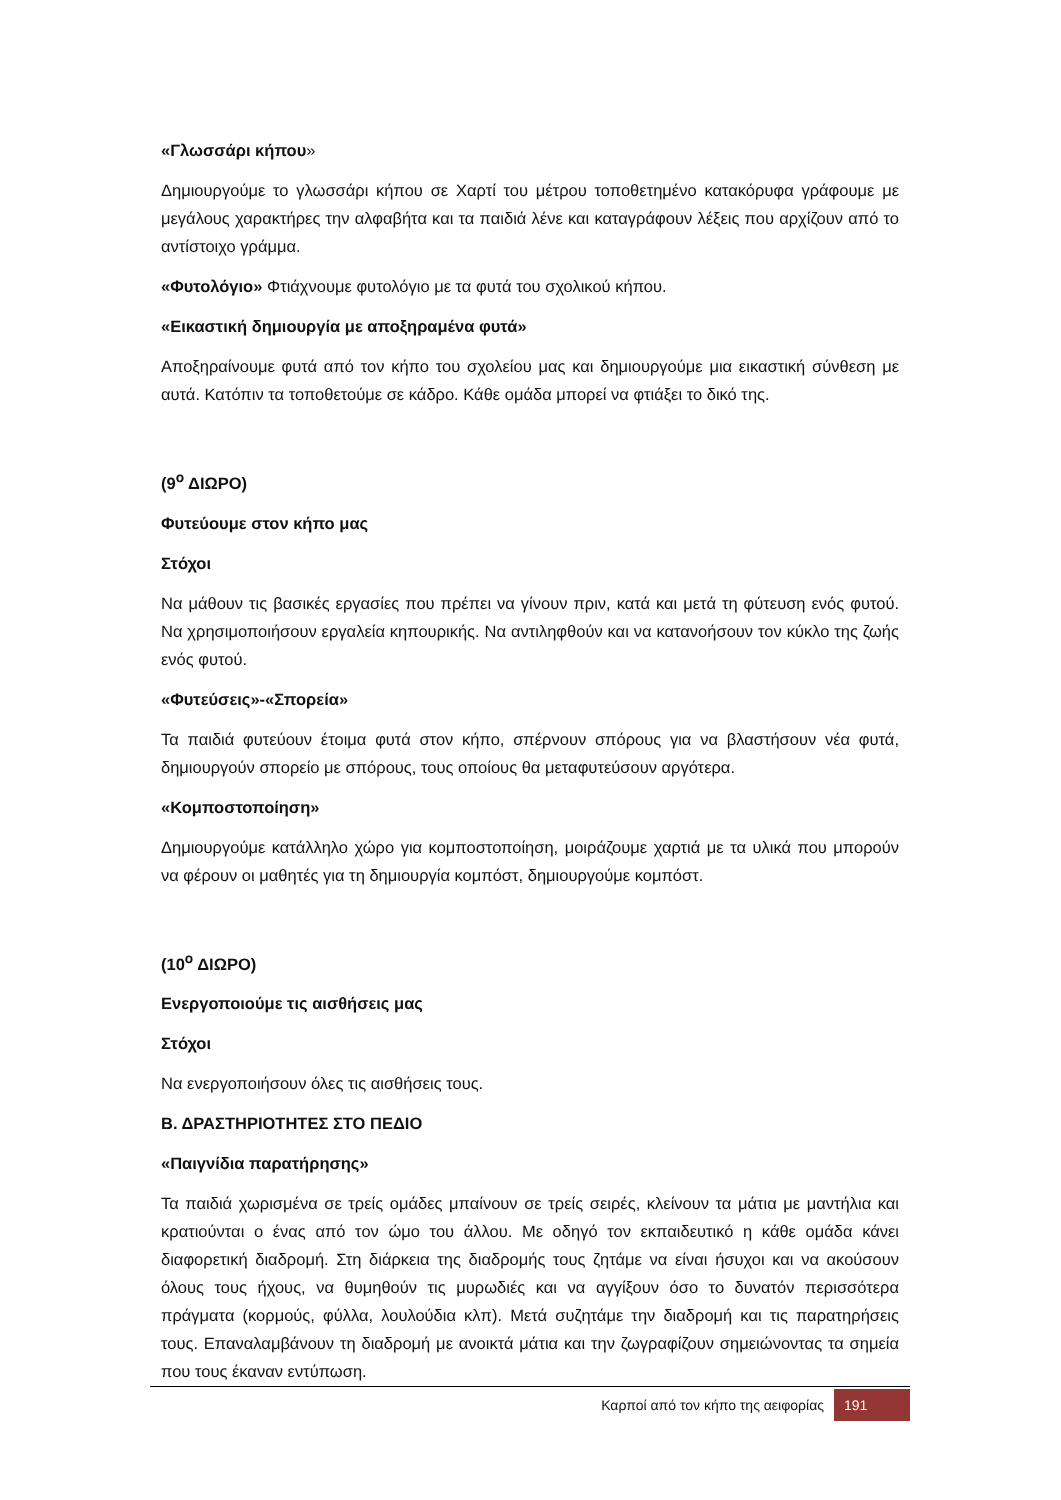«Γλωσσάρι κήπου»
Δημιουργούμε το γλωσσάρι κήπου σε Χαρτί του μέτρου τοποθετημένο κατακόρυφα γράφουμε με μεγάλους χαρακτήρες την αλφαβήτα και τα παιδιά λένε και καταγράφουν λέξεις που αρχίζουν από το αντίστοιχο γράμμα.
«Φυτολόγιο» Φτιάχνουμε φυτολόγιο με τα φυτά του σχολικού κήπου.
«Εικαστική δημιουργία με αποξηραμένα φυτά»
Αποξηραίνουμε φυτά από τον κήπο του σχολείου μας και δημιουργούμε μια εικαστική σύνθεση με αυτά. Κατόπιν τα τοποθετούμε σε κάδρο. Κάθε ομάδα μπορεί να φτιάξει το δικό της.
(9<sup>ο</sup> ΔΙΩΡΟ)
Φυτεύουμε στον κήπο μας
Στόχοι
Να μάθουν τις βασικές εργασίες που πρέπει να γίνουν πριν, κατά και μετά τη φύτευση ενός φυτού. Να χρησιμοποιήσουν εργαλεία κηπουρικής. Να αντιληφθούν και να κατανοήσουν τον κύκλο της ζωής ενός φυτού.
«Φυτεύσεις»-«Σπορεία»
Τα παιδιά φυτεύουν έτοιμα φυτά στον κήπο, σπέρνουν σπόρους για να βλαστήσουν νέα φυτά, δημιουργούν σπορείο με σπόρους, τους οποίους θα μεταφυτεύσουν αργότερα.
«Κομποστοποίηση»
Δημιουργούμε κατάλληλο χώρο για κομποστοποίηση, μοιράζουμε χαρτιά με τα υλικά που μπορούν να φέρουν οι μαθητές για τη δημιουργία κομπόστ, δημιουργούμε κομπόστ.
(10<sup>ο</sup> ΔΙΩΡΟ)
Ενεργοποιούμε τις αισθήσεις μας
Στόχοι
Να ενεργοποιήσουν όλες τις αισθήσεις τους.
Β. ΔΡΑΣΤΗΡΙΟΤΗΤΕΣ ΣΤΟ ΠΕΔΙΟ
«Παιγνίδια παρατήρησης»
Τα παιδιά χωρισμένα σε τρείς ομάδες μπαίνουν σε τρείς σειρές, κλείνουν τα μάτια με μαντήλια και κρατιούνται ο ένας από τον ώμο του άλλου. Με οδηγό τον εκπαιδευτικό η κάθε ομάδα κάνει διαφορετική διαδρομή. Στη διάρκεια της διαδρομής τους ζητάμε να είναι ήσυχοι και να ακούσουν όλους τους ήχους, να θυμηθούν τις μυρωδιές και να αγγίξουν όσο το δυνατόν περισσότερα πράγματα (κορμούς, φύλλα, λουλούδια κλπ). Μετά συζητάμε την διαδρομή και τις παρατηρήσεις τους. Επαναλαμβάνουν τη διαδρομή με ανοικτά μάτια και την ζωγραφίζουν σημειώνοντας τα σημεία που τους έκαναν εντύπωση.
Καρποί από τον κήπο της αειφορίας
191